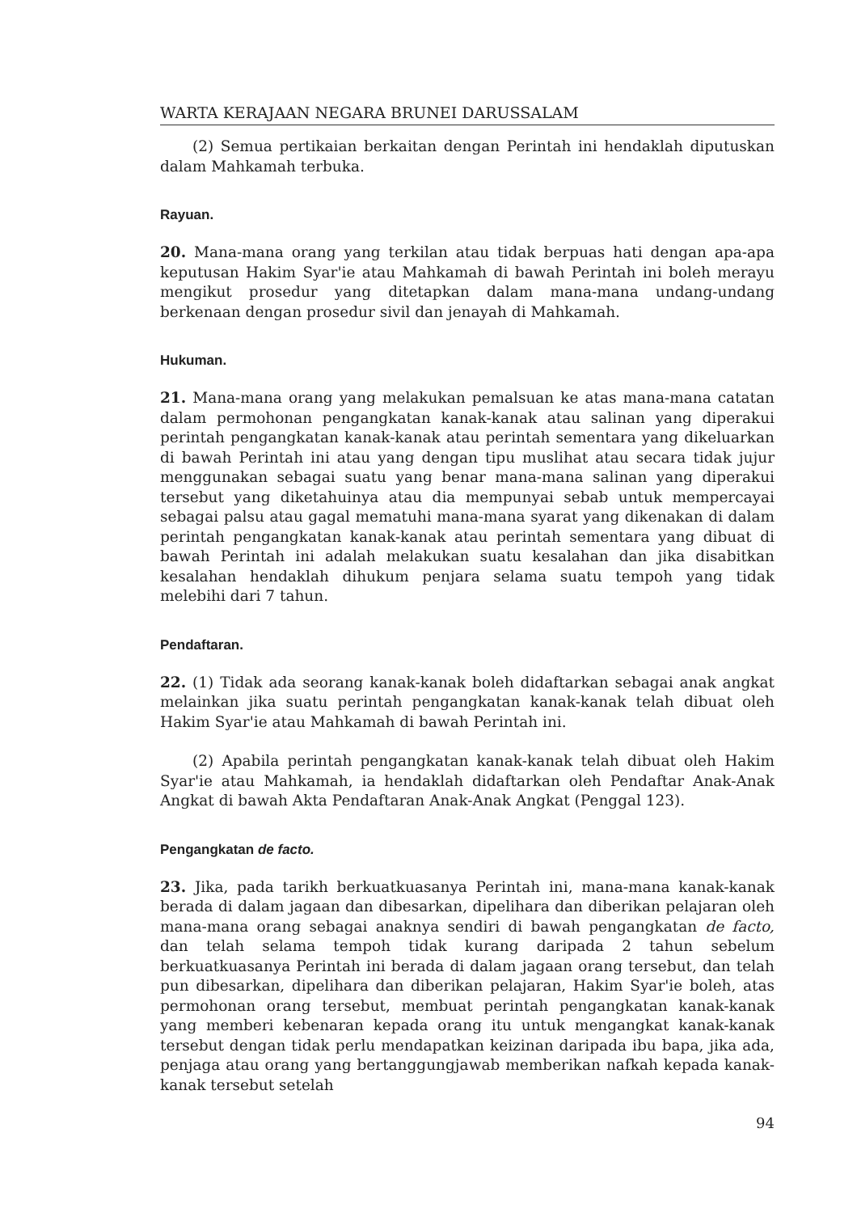WARTA KERAJAAN NEGARA BRUNEI DARUSSALAM
(2) Semua pertikaian berkaitan dengan Perintah ini hendaklah diputuskan dalam Mahkamah terbuka.
Rayuan.
20. Mana-mana orang yang terkilan atau tidak berpuas hati dengan apa-apa keputusan Hakim Syar'ie atau Mahkamah di bawah Perintah ini boleh merayu mengikut prosedur yang ditetapkan dalam mana-mana undang-undang berkenaan dengan prosedur sivil dan jenayah di Mahkamah.
Hukuman.
21. Mana-mana orang yang melakukan pemalsuan ke atas mana-mana catatan dalam permohonan pengangkatan kanak-kanak atau salinan yang diperakui perintah pengangkatan kanak-kanak atau perintah sementara yang dikeluarkan di bawah Perintah ini atau yang dengan tipu muslihat atau secara tidak jujur menggunakan sebagai suatu yang benar mana-mana salinan yang diperakui tersebut yang diketahuinya atau dia mempunyai sebab untuk mempercayai sebagai palsu atau gagal mematuhi mana-mana syarat yang dikenakan di dalam perintah pengangkatan kanak-kanak atau perintah sementara yang dibuat di bawah Perintah ini adalah melakukan suatu kesalahan dan jika disabitkan kesalahan hendaklah dihukum penjara selama suatu tempoh yang tidak melebihi dari 7 tahun.
Pendaftaran.
22. (1) Tidak ada seorang kanak-kanak boleh didaftarkan sebagai anak angkat melainkan jika suatu perintah pengangkatan kanak-kanak telah dibuat oleh Hakim Syar'ie atau Mahkamah di bawah Perintah ini.
(2) Apabila perintah pengangkatan kanak-kanak telah dibuat oleh Hakim Syar'ie atau Mahkamah, ia hendaklah didaftarkan oleh Pendaftar Anak-Anak Angkat di bawah Akta Pendaftaran Anak-Anak Angkat (Penggal 123).
Pengangkatan de facto.
23. Jika, pada tarikh berkuatkuasanya Perintah ini, mana-mana kanak-kanak berada di dalam jagaan dan dibesarkan, dipelihara dan diberikan pelajaran oleh mana-mana orang sebagai anaknya sendiri di bawah pengangkatan de facto, dan telah selama tempoh tidak kurang daripada 2 tahun sebelum berkuatkuasanya Perintah ini berada di dalam jagaan orang tersebut, dan telah pun dibesarkan, dipelihara dan diberikan pelajaran, Hakim Syar'ie boleh, atas permohonan orang tersebut, membuat perintah pengangkatan kanak-kanak yang memberi kebenaran kepada orang itu untuk mengangkat kanak-kanak tersebut dengan tidak perlu mendapatkan keizinan daripada ibu bapa, jika ada, penjaga atau orang yang bertanggungjawab memberikan nafkah kepada kanak-kanak tersebut setelah
94